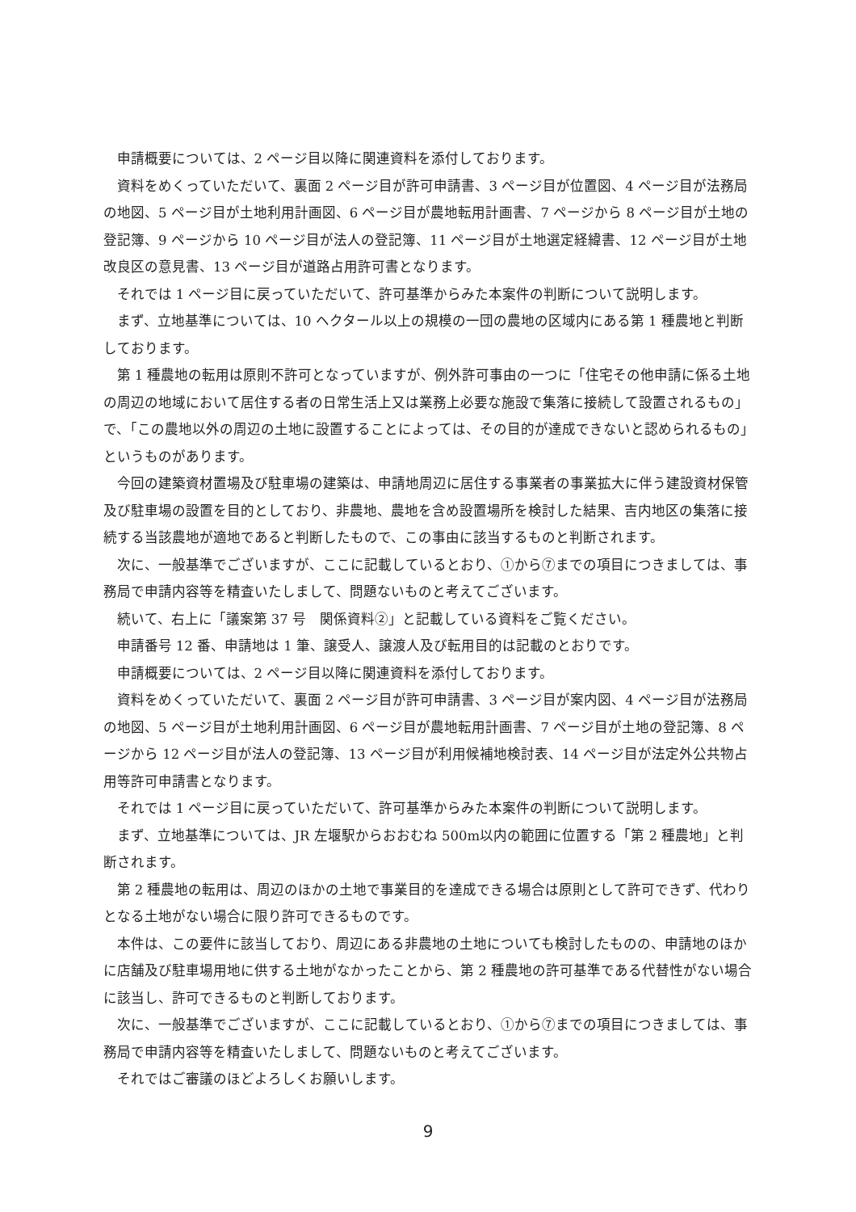申請概要については、2 ページ目以降に関連資料を添付しております。
資料をめくっていただいて、裏面 2 ページ目が許可申請書、3 ページ目が位置図、4 ページ目が法務局の地図、5 ページ目が土地利用計画図、6 ページ目が農地転用計画書、7 ページから 8 ページ目が土地の登記簿、9 ページから 10 ページ目が法人の登記簿、11 ページ目が土地選定経緯書、12 ページ目が土地改良区の意見書、13 ページ目が道路占用許可書となります。
それでは 1 ページ目に戻っていただいて、許可基準からみた本案件の判断について説明します。
まず、立地基準については、10 ヘクタール以上の規模の一団の農地の区域内にある第 1 種農地と判断しております。
第 1 種農地の転用は原則不許可となっていますが、例外許可事由の一つに「住宅その他申請に係る土地の周辺の地域において居住する者の日常生活上又は業務上必要な施設で集落に接続して設置されるもの」で、「この農地以外の周辺の土地に設置することによっては、その目的が達成できないと認められるもの」というものがあります。
今回の建築資材置場及び駐車場の建築は、申請地周辺に居住する事業者の事業拡大に伴う建設資材保管及び駐車場の設置を目的としており、非農地、農地を含め設置場所を検討した結果、吉内地区の集落に接続する当該農地が適地であると判断したもので、この事由に該当するものと判断されます。
次に、一般基準でございますが、ここに記載しているとおり、①から⑦までの項目につきましては、事務局で申請内容等を精査いたしまして、問題ないものと考えてございます。
続いて、右上に「議案第 37 号　関係資料②」と記載している資料をご覧ください。
申請番号 12 番、申請地は 1 筆、譲受人、譲渡人及び転用目的は記載のとおりです。
申請概要については、2 ページ目以降に関連資料を添付しております。
資料をめくっていただいて、裏面 2 ページ目が許可申請書、3 ページ目が案内図、4 ページ目が法務局の地図、5 ページ目が土地利用計画図、6 ページ目が農地転用計画書、7 ページ目が土地の登記簿、8 ページから 12 ページ目が法人の登記簿、13 ページ目が利用候補地検討表、14 ページ目が法定外公共物占用等許可申請書となります。
それでは 1 ページ目に戻っていただいて、許可基準からみた本案件の判断について説明します。
まず、立地基準については、JR 左堰駅からおおむね 500m以内の範囲に位置する「第 2 種農地」と判断されます。
第 2 種農地の転用は、周辺のほかの土地で事業目的を達成できる場合は原則として許可できず、代わりとなる土地がない場合に限り許可できるものです。
本件は、この要件に該当しており、周辺にある非農地の土地についても検討したものの、申請地のほかに店舗及び駐車場用地に供する土地がなかったことから、第 2 種農地の許可基準である代替性がない場合に該当し、許可できるものと判断しております。
次に、一般基準でございますが、ここに記載しているとおり、①から⑦までの項目につきましては、事務局で申請内容等を精査いたしまして、問題ないものと考えてございます。
それではご審議のほどよろしくお願いします。
9